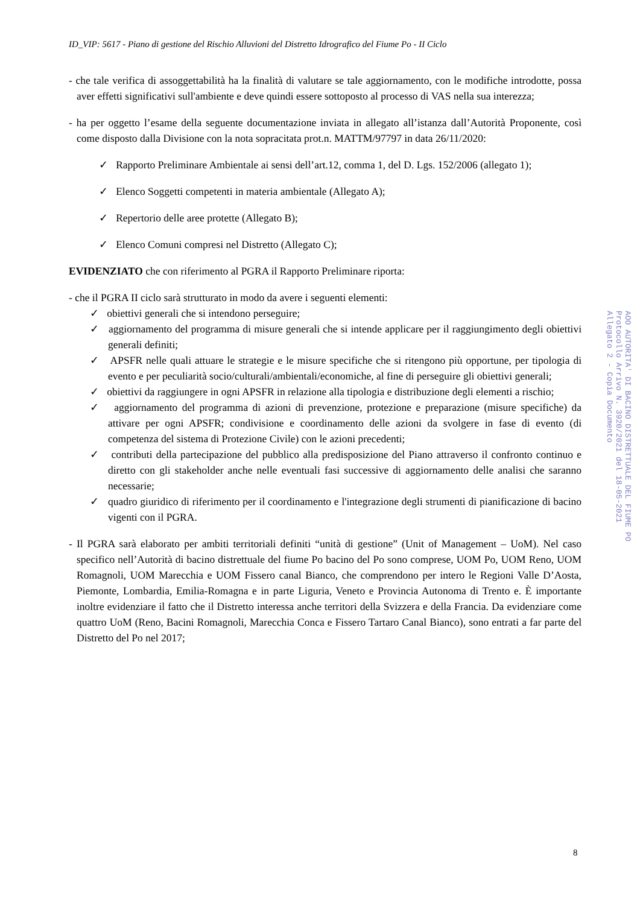ID_VIP: 5617 - Piano di gestione del Rischio Alluvioni del Distretto Idrografico del Fiume Po - II Ciclo
- che tale verifica di assoggettabilità ha la finalità di valutare se tale aggiornamento, con le modifiche introdotte, possa aver effetti significativi sull'ambiente e deve quindi essere sottoposto al processo di VAS nella sua interezza;
- ha per oggetto l’esame della seguente documentazione inviata in allegato all’istanza dall’Autorità Proponente, così come disposto dalla Divisione con la nota sopracitata prot.n. MATTM/97797 in data 26/11/2020:
✓ Rapporto Preliminare Ambientale ai sensi dell’art.12, comma 1, del D. Lgs. 152/2006 (allegato 1);
✓ Elenco Soggetti competenti in materia ambientale (Allegato A);
✓ Repertorio delle aree protette (Allegato B);
✓ Elenco Comuni compresi nel Distretto (Allegato C);
EVIDENZIATO che con riferimento al PGRA il Rapporto Preliminare riporta:
- che il PGRA II ciclo sarà strutturato in modo da avere i seguenti elementi:
✓ obiettivi generali che si intendono perseguire;
✓ aggiornamento del programma di misure generali che si intende applicare per il raggiungimento degli obiettivi generali definiti;
✓ APSFR nelle quali attuare le strategie e le misure specifiche che si ritengono più opportune, per tipologia di evento e per peculiarità socio/culturali/ambientali/economiche, al fine di perseguire gli obiettivi generali;
✓ obiettivi da raggiungere in ogni APSFR in relazione alla tipologia e distribuzione degli elementi a rischio;
✓ aggiornamento del programma di azioni di prevenzione, protezione e preparazione (misure specifiche) da attivare per ogni APSFR; condivisione e coordinamento delle azioni da svolgere in fase di evento (di competenza del sistema di Protezione Civile) con le azioni precedenti;
✓ contributi della partecipazione del pubblico alla predisposizione del Piano attraverso il confronto continuo e diretto con gli stakeholder anche nelle eventuali fasi successive di aggiornamento delle analisi che saranno necessarie;
✓ quadro giuridico di riferimento per il coordinamento e l'integrazione degli strumenti di pianificazione di bacino vigenti con il PGRA.
- Il PGRA sarà elaborato per ambiti territoriali definiti “unità di gestione” (Unit of Management – UoM). Nel caso specifico nell’Autorità di bacino distrettuale del fiume Po bacino del Po sono comprese, UOM Po, UOM Reno, UOM Romagnoli, UOM Marecchia e UOM Fissero canal Bianco, che comprendono per intero le Regioni Valle D’Aosta, Piemonte, Lombardia, Emilia-Romagna e in parte Liguria, Veneto e Provincia Autonoma di Trento e. È importante inoltre evidenziare il fatto che il Distretto interessa anche territori della Svizzera e della Francia. Da evidenziare come quattro UoM (Reno, Bacini Romagnoli, Marecchia Conca e Fissero Tartaro Canal Bianco), sono entrati a far parte del Distretto del Po nel 2017;
8
AOO AUTORITA' DI BACINO DISTRETTUALE DEL FIUME PO
Protocollo Arrivo N. 3920/2021 del 18-05-2021
Allegato 2 - Copia Documento